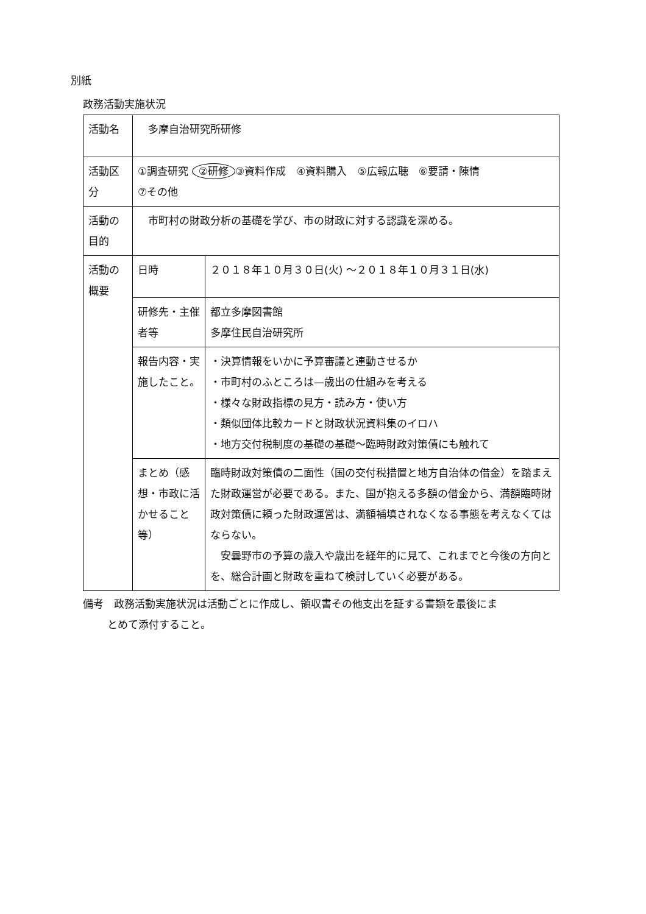別紙
政務活動実施状況
| 活動名 | 多摩自治研究所研修 | |
| 活動区分 | ①調査研究 ②研修 ③資料作成 ④資料購入 ⑤広報広聴 ⑥要請・陳情 ⑦その他 | |
| 活動の目的 | 市町村の財政分析の基礎を学び、市の財政に対する認識を深める。 | |
| 活動の概要 | 日時 | ２０１８年１０月３０日(火) ～２０１８年１０月３１日(水) |
| | 研修先・主催者等 | 都立多摩図書館 多摩住民自治研究所 |
| | 報告内容・実施したこと。 | ・決算情報をいかに予算審議と連動させるか ・市町村のふところは—歳出の仕組みを考える ・様々な財政指標の見方・読み方・使い方 ・類似団体比較カードと財政状況資料集のイロハ ・地方交付税制度の基礎の基礎～臨時財政対策債にも触れて |
| | まとめ（感想・市政に活かせること等） | 臨時財政対策債の二面性（国の交付税措置と地方自治体の借金）を踏まえた財政運営が必要である。また、国が抱える多額の借金から、満額臨時財政対策債に頼った財政運営は、満額補填されなくなる事態を考えなくてはならない。 安曇野市の予算の歳入や歳出を経年的に見て、これまでと今後の方向とを、総合計画と財政を重ねて検討していく必要がある。 |
備考　政務活動実施状況は活動ごとに作成し、領収書その他支出を証する書類を最後にま
とめて添付すること。